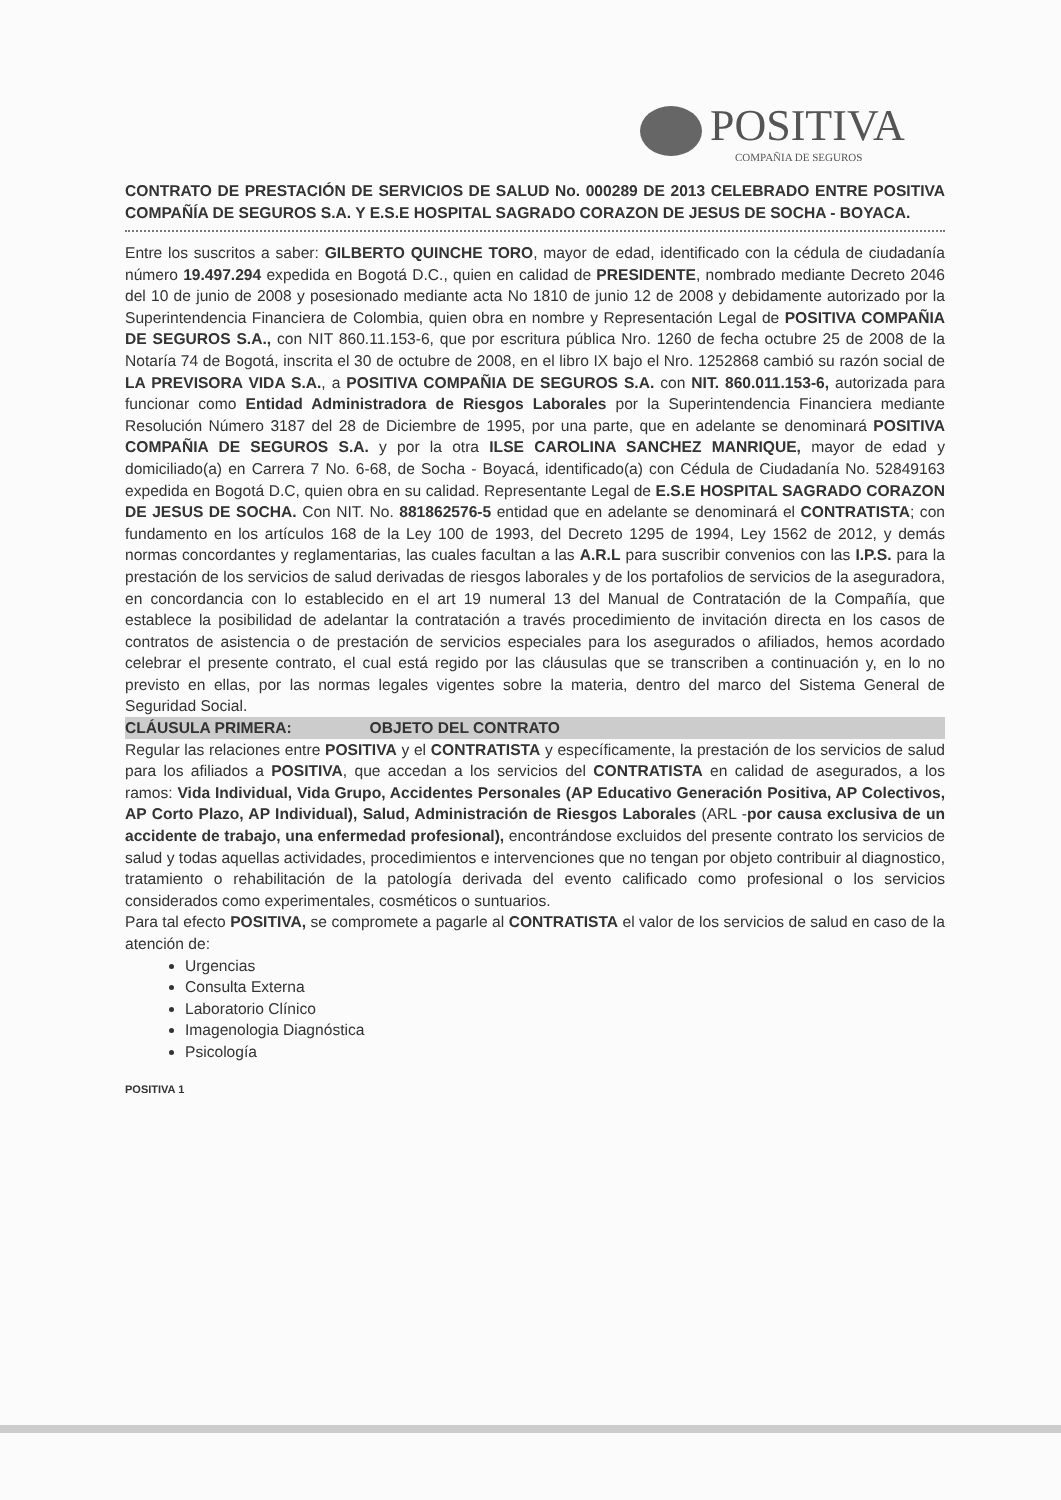POSITIVA
COMPAÑIA DE SEGUROS
CONTRATO DE PRESTACIÓN DE SERVICIOS DE SALUD No. 000289 DE 2013 CELEBRADO ENTRE POSITIVA COMPAÑÍA DE SEGUROS S.A. Y E.S.E HOSPITAL SAGRADO CORAZON DE JESUS DE SOCHA - BOYACA.
Entre los suscritos a saber: GILBERTO QUINCHE TORO, mayor de edad, identificado con la cédula de ciudadanía número 19.497.294 expedida en Bogotá D.C., quien en calidad de PRESIDENTE, nombrado mediante Decreto 2046 del 10 de junio de 2008 y posesionado mediante acta No 1810 de junio 12 de 2008 y debidamente autorizado por la Superintendencia Financiera de Colombia, quien obra en nombre y Representación Legal de POSITIVA COMPAÑIA DE SEGUROS S.A., con NIT 860.11.153-6, que por escritura pública Nro. 1260 de fecha octubre 25 de 2008 de la Notaría 74 de Bogotá, inscrita el 30 de octubre de 2008, en el libro IX bajo el Nro. 1252868 cambió su razón social de LA PREVISORA VIDA S.A., a POSITIVA COMPAÑIA DE SEGUROS S.A. con NIT. 860.011.153-6, autorizada para funcionar como Entidad Administradora de Riesgos Laborales por la Superintendencia Financiera mediante Resolución Número 3187 del 28 de Diciembre de 1995, por una parte, que en adelante se denominará POSITIVA COMPAÑIA DE SEGUROS S.A. y por la otra ILSE CAROLINA SANCHEZ MANRIQUE, mayor de edad y domiciliado(a) en Carrera 7 No. 6-68, de Socha - Boyacá, identificado(a) con Cédula de Ciudadanía No. 52849163 expedida en Bogotá D.C, quien obra en su calidad. Representante Legal de E.S.E HOSPITAL SAGRADO CORAZON DE JESUS DE SOCHA. Con NIT. No. 881862576-5 entidad que en adelante se denominará el CONTRATISTA; con fundamento en los artículos 168 de la Ley 100 de 1993, del Decreto 1295 de 1994, Ley 1562 de 2012, y demás normas concordantes y reglamentarias, las cuales facultan a las A.R.L para suscribir convenios con las I.P.S. para la prestación de los servicios de salud derivadas de riesgos laborales y de los portafolios de servicios de la aseguradora, en concordancia con lo establecido en el art 19 numeral 13 del Manual de Contratación de la Compañía, que establece la posibilidad de adelantar la contratación a través procedimiento de invitación directa en los casos de contratos de asistencia o de prestación de servicios especiales para los asegurados o afiliados, hemos acordado celebrar el presente contrato, el cual está regido por las cláusulas que se transcriben a continuación y, en lo no previsto en ellas, por las normas legales vigentes sobre la materia, dentro del marco del Sistema General de Seguridad Social.
CLÁUSULA PRIMERA: OBJETO DEL CONTRATO
Regular las relaciones entre POSITIVA y el CONTRATISTA y específicamente, la prestación de los servicios de salud para los afiliados a POSITIVA, que accedan a los servicios del CONTRATISTA en calidad de asegurados, a los ramos: Vida Individual, Vida Grupo, Accidentes Personales (AP Educativo Generación Positiva, AP Colectivos, AP Corto Plazo, AP Individual), Salud, Administración de Riesgos Laborales (ARL -por causa exclusiva de un accidente de trabajo, una enfermedad profesional), encontrándose excluidos del presente contrato los servicios de salud y todas aquellas actividades, procedimientos e intervenciones que no tengan por objeto contribuir al diagnostico, tratamiento o rehabilitación de la patología derivada del evento calificado como profesional o los servicios considerados como experimentales, cosméticos o suntuarios.
Para tal efecto POSITIVA, se compromete a pagarle al CONTRATISTA el valor de los servicios de salud en caso de la atención de:
Urgencias
Consulta Externa
Laboratorio Clínico
Imagenologia Diagnóstica
Psicología
POSITIVA 1